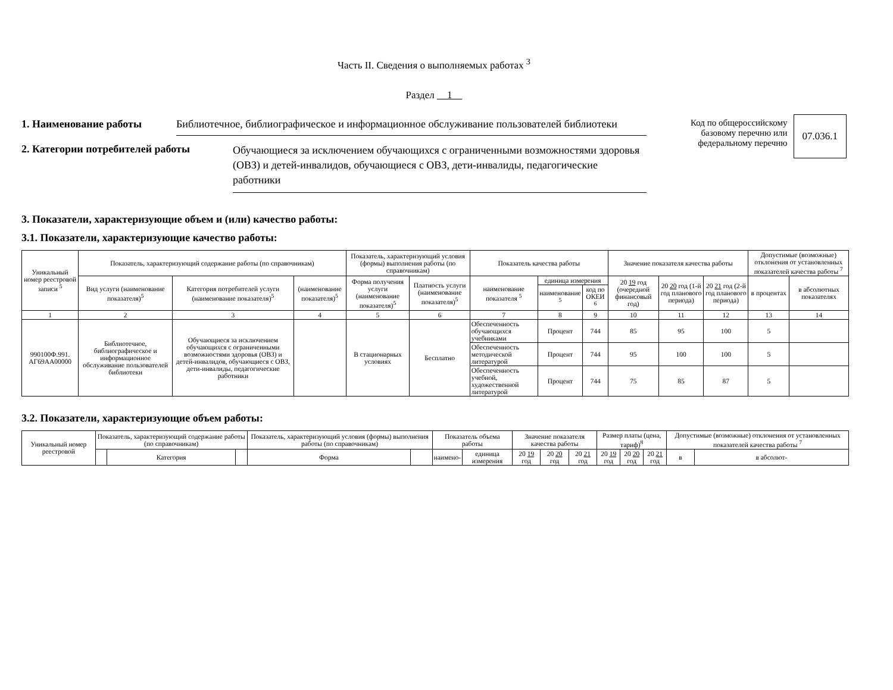Часть II. Сведения о выполняемых работах <sup>3</sup>
Раздел 1
1. Наименование работы Библиотечное, библиографическое и информационное обслуживание пользователей библиотеки
2. Категории потребителей работы Обучающиеся за исключением обучающихся с ограниченными возможностями здоровья (ОВЗ) и детей-инвалидов, обучающиеся с ОВЗ, дети-инвалиды, педагогические работники
Код по общероссийскому
базовому перечню или
федеральному перечню
07.036.1
3. Показатели, характеризующие объем и (или) качество работы:
3.1. Показатели, характеризующие качество работы:
| Уникальный номер реестровой записи <sup>5</sup> | Показатель, характеризующий содержание работы (по справочникам) | | | Показатель, характеризующий условия (формы) выполнения работы (по справочникам) | | Показатель качества работы | | | Значение показателя качества работы | | | Допустимые (возможные) отклонения от установленных показателей качества работы <sup>7</sup> | |
| --- | --- | --- | --- | --- | --- | --- | --- | --- | --- | --- | --- | --- | --- |
| | Вид услуги (наименование показателя)<sup>5</sup> | Категория потребителей услуги (наименование показателя)<sup>5</sup> | (наименование показателя)<sup>5</sup> | Форма получения услуги (наименование показателя)<sup>5</sup> | Платность услуги (наименование показателя)<sup>5</sup> | наименование показателя <sup>5</sup> | единица измерения | | 20 19 год (очередной финансовый год) | 20 20 год (1-й год планового периода) | 20 21 год (2-й год планового периода) | в процентах | в абсолютных показателях |
| | | | | | | | наименование <sup>5</sup> | код по ОКЕИ <sup>6</sup> | | | | | |
| 1 | 2 | 3 | 4 | 5 | 6 | 7 | 8 | 9 | 10 | 11 | 12 | 13 | 14 |
| 990100Ф.991. АГ69АА00000 | Библиотечное, библиографическое и информационное обслуживание пользователей библиотеки | Обучающиеся за исключением обучающихся с ограниченными возможностями здоровья (ОВЗ) и детей-инвалидов, обучающиеся с ОВЗ, дети-инвалиды, педагогические работники | | В стационарных условиях | Бесплатно | Обеспеченность обучающихся учебниками | Процент | 744 | 85 | 95 | 100 | 5 | |
| | | | | | | Обеспеченность методической литературой | Процент | 744 | 95 | 100 | 100 | 5 | |
| | | | | | | Обеспеченность учебной, художественной литературой | Процент | 744 | 75 | 85 | 87 | 5 | |
3.2. Показатели, характеризующие объем работы:
| Уникальный номер реестровой | Показатель, характеризующий содержание работы (по справочникам) | | | Показатель, характеризующий условия (формы) выполнения работы (по справочникам) | | Показатель объема работы | | Значение показателя качества работы | | | Размер платы (цена, тариф)<sup>8</sup> | | | Допустимые (возможные) отклонения от установленных показателей качества работы <sup>7</sup> | |
| --- | --- | --- | --- | --- | --- | --- | --- | --- | --- | --- | --- | --- | --- | --- | --- |
| | | Категория | | Форма | | наимено- | единица измерения | 20 19 год | 20 20 год | 20 21 год | 20 19 год | 20 20 год | 20 21 год | в | в абсолют- |